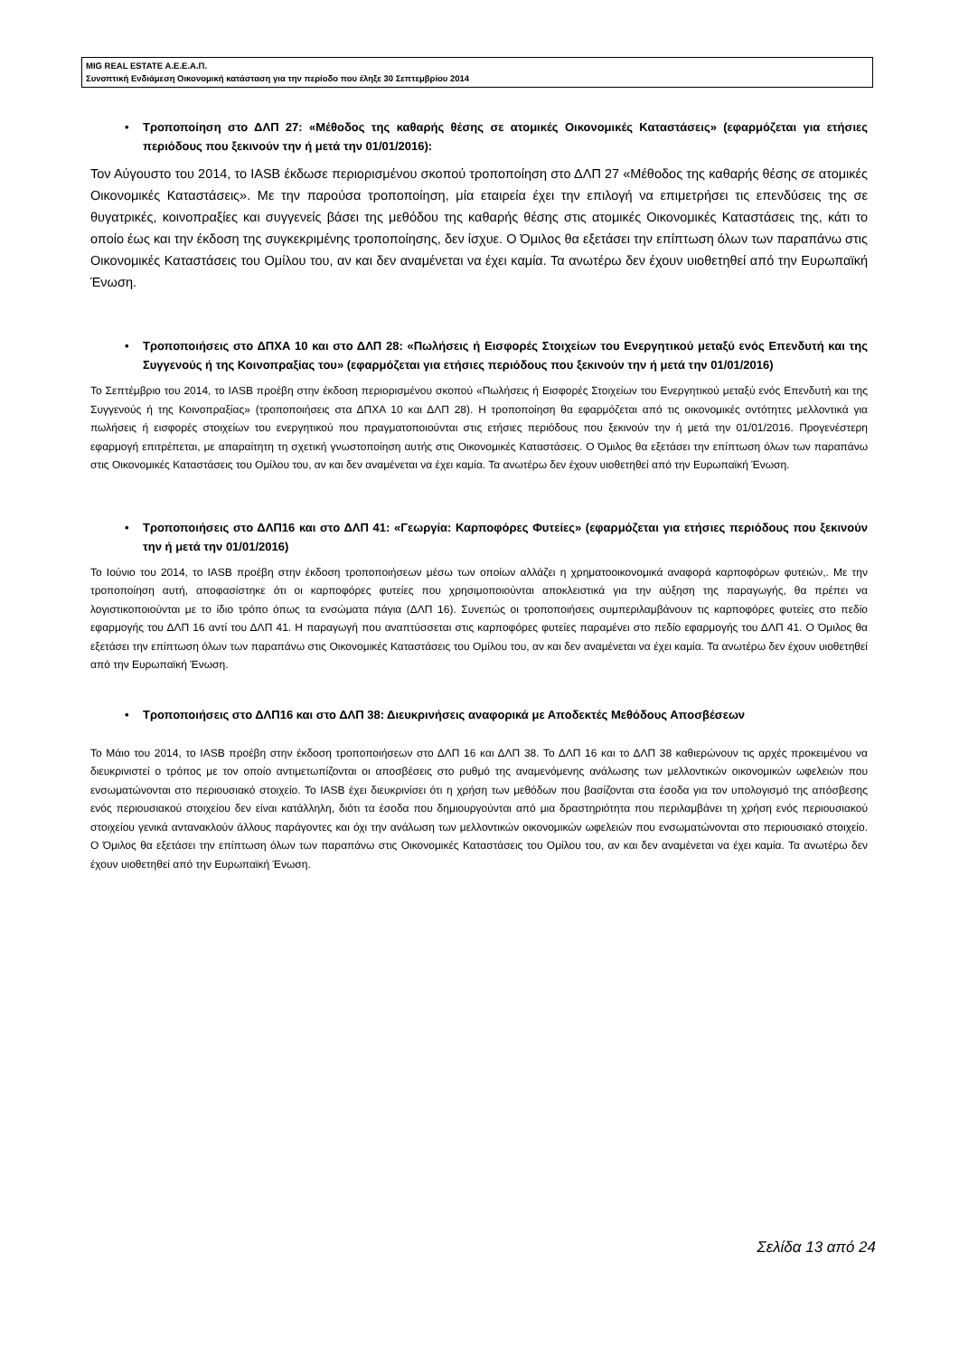MIG REAL ESTATE Α.Ε.Ε.Α.Π.
Συνοπτική Ενδιάμεση Οικονομική κατάσταση για την περίοδο που έληξε 30 Σεπτεμβρίου 2014
• Τροποποίηση στο ΔΛΠ 27: «Μέθοδος της καθαρής θέσης σε ατομικές Οικονομικές Καταστάσεις» (εφαρμόζεται για ετήσιες περιόδους που ξεκινούν την ή μετά την 01/01/2016):
Τον Αύγουστο του 2014, το IASB έκδωσε περιορισμένου σκοπού τροποποίηση στο ΔΛΠ 27 «Μέθοδος της καθαρής θέσης σε ατομικές Οικονομικές Καταστάσεις». Με την παρούσα τροποποίηση, μία εταιρεία έχει την επιλογή να επιμετρήσει τις επενδύσεις της σε θυγατρικές, κοινοπραξίες και συγγενείς βάσει της μεθόδου της καθαρής θέσης στις ατομικές Οικονομικές Καταστάσεις της, κάτι το οποίο έως και την έκδοση της συγκεκριμένης τροποποίησης, δεν ίσχυε. Ο Όμιλος θα εξετάσει την επίπτωση όλων των παραπάνω στις Οικονομικές Καταστάσεις του Ομίλου του, αν και δεν αναμένεται να έχει καμία. Τα ανωτέρω δεν έχουν υιοθετηθεί από την Ευρωπαϊκή Ένωση.
• Τροποποιήσεις στο ΔΠΧΑ 10 και στο ΔΛΠ 28: «Πωλήσεις ή Εισφορές Στοιχείων του Ενεργητικού μεταξύ ενός Επενδυτή και της Συγγενούς ή της Κοινοπραξίας του» (εφαρμόζεται για ετήσιες περιόδους που ξεκινούν την ή μετά την 01/01/2016)
Το Σεπτέμβριο του 2014, το IASB προέβη στην έκδοση περιορισμένου σκοπού «Πωλήσεις ή Εισφορές Στοιχείων του Ενεργητικού μεταξύ ενός Επενδυτή και της Συγγενούς ή της Κοινοπραξίας» (τροποποιήσεις στα ΔΠΧΑ 10 και ΔΛΠ 28). Η τροποποίηση θα εφαρμόζεται από τις οικονομικές οντότητες μελλοντικά για πωλήσεις ή εισφορές στοιχείων του ενεργητικού που πραγματοποιούνται στις ετήσιες περιόδους που ξεκινούν την ή μετά την 01/01/2016. Προγενέστερη εφαρμογή επιτρέπεται, με απαραίτητη τη σχετική γνωστοποίηση αυτής στις Οικονομικές Καταστάσεις. Ο Όμιλος θα εξετάσει την επίπτωση όλων των παραπάνω στις Οικονομικές Καταστάσεις του Ομίλου του, αν και δεν αναμένεται να έχει καμία. Τα ανωτέρω δεν έχουν υιοθετηθεί από την Ευρωπαϊκή Ένωση.
• Τροποποιήσεις στο ΔΛΠ16 και στο ΔΛΠ 41: «Γεωργία: Καρποφόρες Φυτείες» (εφαρμόζεται για ετήσιες περιόδους που ξεκινούν την ή μετά την 01/01/2016)
Το Ιούνιο του 2014, το IASB προέβη στην έκδοση τροποποιήσεων μέσω των οποίων αλλάζει η χρηματοοικονομικά αναφορά καρποφόρων φυτειών,. Με την τροποποίηση αυτή, αποφασίστηκε ότι οι καρποφόρες φυτείες που χρησιμοποιούνται αποκλειστικά για την αύξηση της παραγωγής, θα πρέπει να λογιστικοποιούνται με το ίδιο τρόπο όπως τα ενσώματα πάγια (ΔΛΠ 16). Συνεπώς οι τροποποιήσεις συμπεριλαμβάνουν τις καρποφόρες φυτείες στο πεδίο εφαρμογής του ΔΛΠ 16 αντί του ΔΛΠ 41. Η παραγωγή που αναπτύσσεται στις καρποφόρες φυτείες παραμένει στο πεδίο εφαρμογής του ΔΛΠ 41. Ο Όμιλος θα εξετάσει την επίπτωση όλων των παραπάνω στις Οικονομικές Καταστάσεις του Ομίλου του, αν και δεν αναμένεται να έχει καμία. Τα ανωτέρω δεν έχουν υιοθετηθεί από την Ευρωπαϊκή Ένωση.
• Τροποποιήσεις στο ΔΛΠ16 και στο ΔΛΠ 38: Διευκρινήσεις αναφορικά με Αποδεκτές Μεθόδους Αποσβέσεων
Το Μάιο του 2014, το IASB προέβη στην έκδοση τροποποιήσεων στο ΔΛΠ 16 και ΔΛΠ 38. Το ΔΛΠ 16 και το ΔΛΠ 38 καθιερώνουν τις αρχές προκειμένου να διευκρινιστεί ο τρόπος με τον οποίο αντιμετωπίζονται οι αποσβέσεις στο ρυθμό της αναμενόμενης ανάλωσης των μελλοντικών οικονομικών ωφελειών που ενσωματώνονται στο περιουσιακό στοιχείο. Το IASB έχει διευκρινίσει ότι η χρήση των μεθόδων που βασίζονται στα έσοδα για τον υπολογισμό της απόσβεσης ενός περιουσιακού στοιχείου δεν είναι κατάλληλη, διότι τα έσοδα που δημιουργούνται από μια δραστηριότητα που περιλαμβάνει τη χρήση ενός περιουσιακού στοιχείου γενικά αντανακλούν άλλους παράγοντες και όχι την ανάλωση των μελλοντικών οικονομικών ωφελειών που ενσωματώνονται στο περιουσιακό στοιχείο. Ο Όμιλος θα εξετάσει την επίπτωση όλων των παραπάνω στις Οικονομικές Καταστάσεις του Ομίλου του, αν και δεν αναμένεται να έχει καμία. Τα ανωτέρω δεν έχουν υιοθετηθεί από την Ευρωπαϊκή Ένωση.
Σελίδα 13 από 24